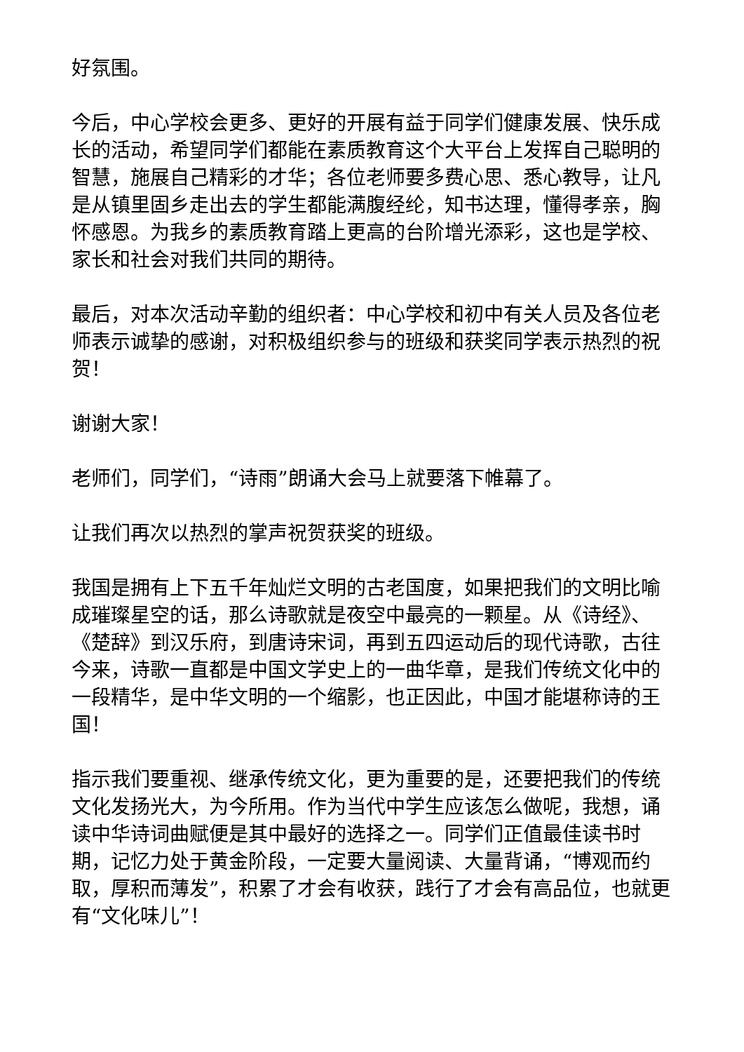好氛围。
今后，中心学校会更多、更好的开展有益于同学们健康发展、快乐成长的活动，希望同学们都能在素质教育这个大平台上发挥自己聪明的智慧，施展自己精彩的才华；各位老师要多费心思、悉心教导，让凡是从镇里固乡走出去的学生都能满腹经纶，知书达理，懂得孝亲，胸怀感恩。为我乡的素质教育踏上更高的台阶增光添彩，这也是学校、家长和社会对我们共同的期待。
最后，对本次活动辛勤的组织者：中心学校和初中有关人员及各位老师表示诚挚的感谢，对积极组织参与的班级和获奖同学表示热烈的祝贺！
谢谢大家！
老师们，同学们，“诗雨”朗诵大会马上就要落下帷幕了。
让我们再次以热烈的掌声祝贺获奖的班级。
我国是拥有上下五千年灿烂文明的古老国度，如果把我们的文明比喻成璀璨星空的话，那么诗歌就是夜空中最亮的一颗星。从《诗经》、《楚辞》到汉乐府，到唐诗宋词，再到五四运动后的现代诗歌，古往今来，诗歌一直都是中国文学史上的一曲华章，是我们传统文化中的一段精华，是中华文明的一个缩影，也正因此，中国才能堪称诗的王国！
指示我们要重视、继承传统文化，更为重要的是，还要把我们的传统文化发扬光大，为今所用。作为当代中学生应该怎么做呢，我想，诵读中华诗词曲赋便是其中最好的选择之一。同学们正值最佳读书时期，记忆力处于黄金阶段，一定要大量阅读、大量背诵，“博观而约取，厚积而薄发”，积累了才会有收获，践行了才会有高品位，也就更有“文化味儿”！